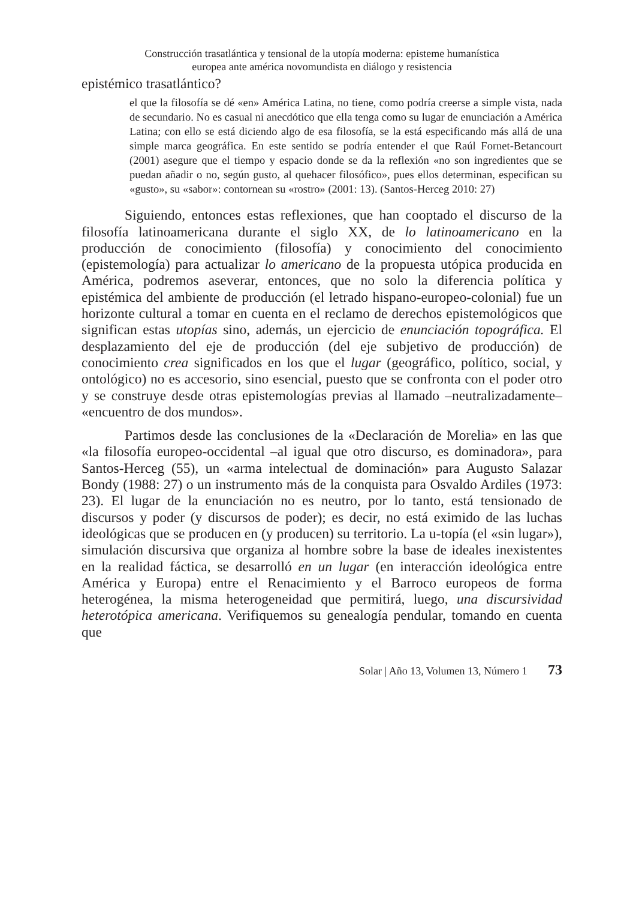Construcción trasatlántica y tensional de la utopía moderna: episteme humanística
europea ante américa novomundista en diálogo y resistencia
epistémico trasatlántico?
el que la filosofía se dé «en» América Latina, no tiene, como podría creerse a simple vista, nada de secundario. No es casual ni anecdótico que ella tenga como su lugar de enunciación a América Latina; con ello se está diciendo algo de esa filosofía, se la está especificando más allá de una simple marca geográfica. En este sentido se podría entender el que Raúl Fornet-Betancourt (2001) asegure que el tiempo y espacio donde se da la reflexión «no son ingredientes que se puedan añadir o no, según gusto, al quehacer filosófico», pues ellos determinan, especifican su «gusto», su «sabor»: contornean su «rostro» (2001: 13). (Santos-Herceg 2010: 27)
Siguiendo, entonces estas reflexiones, que han cooptado el discurso de la filosofía latinoamericana durante el siglo XX, de lo latinoamericano en la producción de conocimiento (filosofía) y conocimiento del conocimiento (epistemología) para actualizar lo americano de la propuesta utópica producida en América, podremos aseverar, entonces, que no solo la diferencia política y epistémica del ambiente de producción (el letrado hispano-europeo-colonial) fue un horizonte cultural a tomar en cuenta en el reclamo de derechos epistemológicos que significan estas utopías sino, además, un ejercicio de enunciación topográfica. El desplazamiento del eje de producción (del eje subjetivo de producción) de conocimiento crea significados en los que el lugar (geográfico, político, social, y ontológico) no es accesorio, sino esencial, puesto que se confronta con el poder otro y se construye desde otras epistemologías previas al llamado –neutralizadamente– «encuentro de dos mundos».
Partimos desde las conclusiones de la «Declaración de Morelia» en las que «la filosofía europeo-occidental –al igual que otro discurso, es dominadora», para Santos-Herceg (55), un «arma intelectual de dominación» para Augusto Salazar Bondy (1988: 27) o un instrumento más de la conquista para Osvaldo Ardiles (1973: 23). El lugar de la enunciación no es neutro, por lo tanto, está tensionado de discursos y poder (y discursos de poder); es decir, no está eximido de las luchas ideológicas que se producen en (y producen) su territorio. La u-topía (el «sin lugar»), simulación discursiva que organiza al hombre sobre la base de ideales inexistentes en la realidad fáctica, se desarrolló en un lugar (en interacción ideológica entre América y Europa) entre el Renacimiento y el Barroco europeos de forma heterogénea, la misma heterogeneidad que permitirá, luego, una discursividad heterotópica americana. Verifiquemos su genealogía pendular, tomando en cuenta que
Solar | Año 13, Volumen 13, Número 1 73